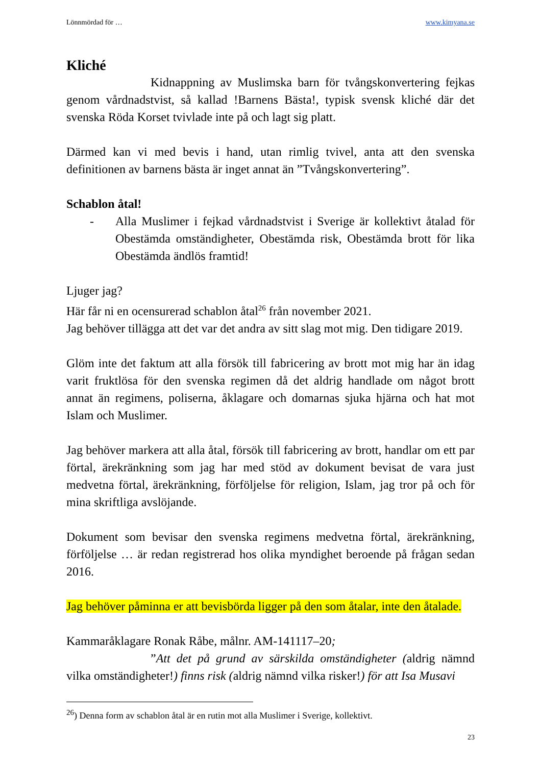Lönnmördad för … www.kimyana.se
Kliché
Kidnappning av Muslimska barn för tvångskonvertering fejkas genom vårdnadstvist, så kallad !Barnens Bästa!, typisk svensk kliché där det svenska Röda Korset tvivlade inte på och lagt sig platt.
Därmed kan vi med bevis i hand, utan rimlig tvivel, anta att den svenska definitionen av barnens bästa är inget annat än ”Tvångskonvertering”.
Schablon åtal!
- Alla Muslimer i fejkad vårdnadstvist i Sverige är kollektivt åtalad för Obestämda omständigheter, Obestämda risk, Obestämda brott för lika Obestämda ändlös framtid!
Ljuger jag?
Här får ni en ocensurerad schablon åtal<sup>26</sup> från november 2021.
Jag behöver tillägga att det var det andra av sitt slag mot mig. Den tidigare 2019.
Glöm inte det faktum att alla försök till fabricering av brott mot mig har än idag varit fruktlösa för den svenska regimen då det aldrig handlade om något brott annat än regimens, poliserna, åklagare och domarnas sjuka hjärna och hat mot Islam och Muslimer.
Jag behöver markera att alla åtal, försök till fabricering av brott, handlar om ett par förtal, ärekränkning som jag har med stöd av dokument bevisat de vara just medvetna förtal, ärekränkning, förföljelse för religion, Islam, jag tror på och för mina skriftliga avslöjande.
Dokument som bevisar den svenska regimens medvetna förtal, ärekränkning, förföljelse … är redan registrerad hos olika myndighet beroende på frågan sedan 2016.
Jag behöver påminna er att bevisbörda ligger på den som åtalar, inte den åtalade.
Kammaråklagare Ronak Råbe, målnr. AM-141117–20;
”Att det på grund av särskilda omständigheter (aldrig nämnd vilka omständigheter!) finns risk (aldrig nämnd vilka risker!) för att Isa Musavi
<sup>26</sup>) Denna form av schablon åtal är en rutin mot alla Muslimer i Sverige, kollektivt.
23